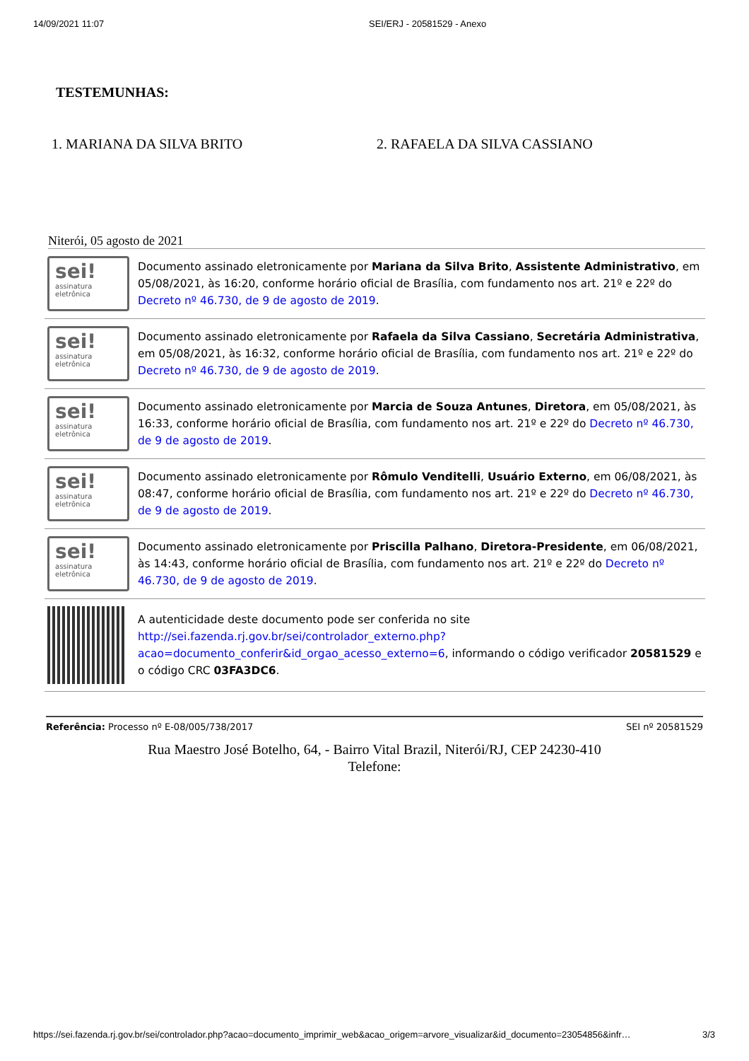14/09/2021 11:07 SEI/ERJ - 20581529 - Anexo
TESTEMUNHAS:
1. MARIANA DA SILVA BRITO 2. RAFAELA DA SILVA CASSIANO
Niterói, 05 agosto de 2021
| sei! assinatura eletrônica | Documento assinado eletronicamente por Mariana da Silva Brito , Assistente Administrativo , em 05/08/2021, às 16:20, conforme horário oficial de Brasília, com fundamento nos art. 21º e 22º do Decreto nº 46.730, de 9 de agosto de 2019 . |
| sei! assinatura eletrônica | Documento assinado eletronicamente por Rafaela da Silva Cassiano , Secretária Administrativa , em 05/08/2021, às 16:32, conforme horário oficial de Brasília, com fundamento nos art. 21º e 22º do Decreto nº 46.730, de 9 de agosto de 2019 . |
| sei! assinatura eletrônica | Documento assinado eletronicamente por Marcia de Souza Antunes , Diretora , em 05/08/2021, às 16:33, conforme horário oficial de Brasília, com fundamento nos art. 21º e 22º do Decreto nº 46.730, de 9 de agosto de 2019 . |
| sei! assinatura eletrônica | Documento assinado eletronicamente por Rômulo Venditelli , Usuário Externo , em 06/08/2021, às 08:47, conforme horário oficial de Brasília, com fundamento nos art. 21º e 22º do Decreto nº 46.730, de 9 de agosto de 2019 . |
| sei! assinatura eletrônica | Documento assinado eletronicamente por Priscilla Palhano , Diretora-Presidente , em 06/08/2021, às 14:43, conforme horário oficial de Brasília, com fundamento nos art. 21º e 22º do Decreto nº 46.730, de 9 de agosto de 2019 . |
| | A autenticidade deste documento pode ser conferida no site http://sei.fazenda.rj.gov.br/sei/controlador_externo.php?acao=documento_conferir&id_orgao_acesso_externo=6 , informando o código verificador 20581529 e o código CRC 03FA3DC6 . |
Referência: Processo nº E-08/005/738/2017 SEI nº 20581529
Rua Maestro José Botelho, 64, - Bairro Vital Brazil, Niterói/RJ, CEP 24230-410
Telefone:
https://sei.fazenda.rj.gov.br/sei/controlador.php?acao=documento_imprimir_web&acao_origem=arvore_visualizar&id_documento=23054856&infr… 3/3